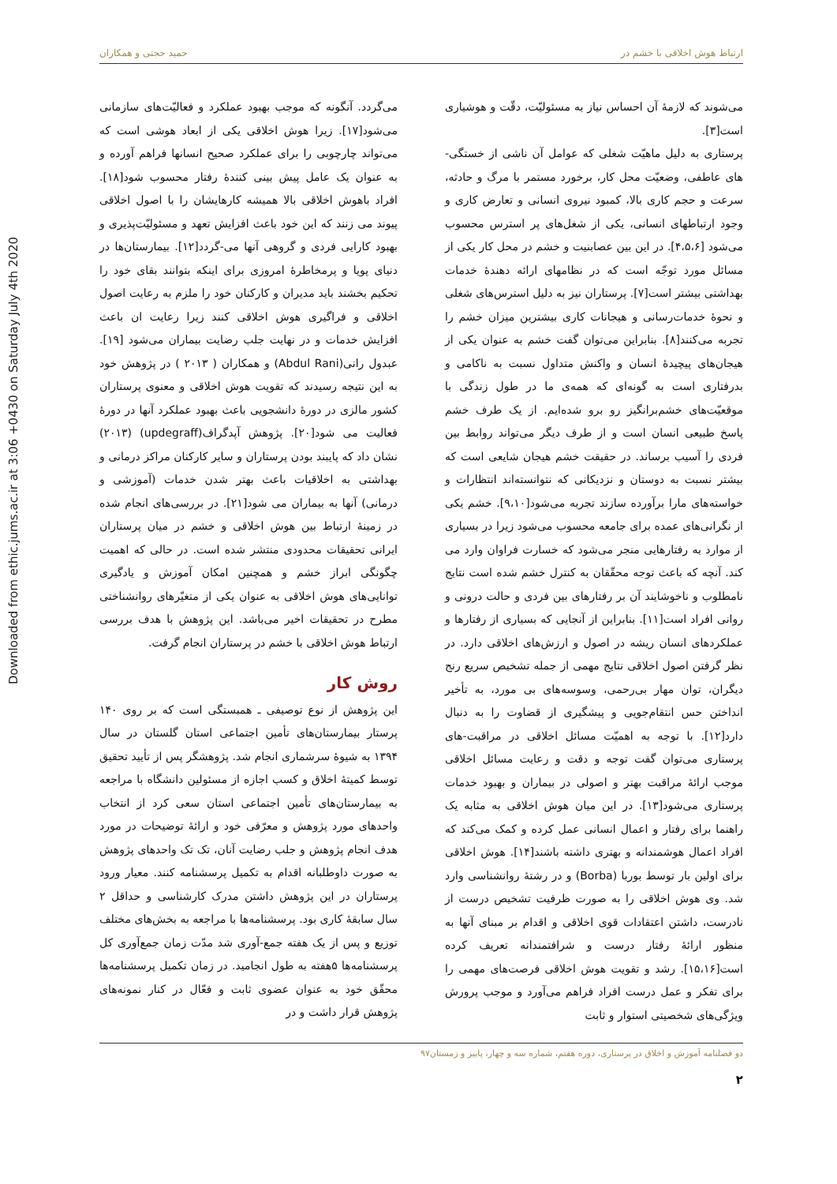Downloaded from ethic.jums.ac.ir at 3:06 +0430 on Saturday July 4th 2020
ارتباط هوش اخلاقی با خشم در حمید حجتی و همکاران
می‌شوند که لازمهٔ آن احساس نیاز به مسئولیّت، دقّت و هوشیاری است[۳].
پرستاری به دلیل ماهیّت شغلی که عوامل آن ناشی از خستگی-های عاطفی، وضعیّت محل کار، برخورد مستمر با مرگ و حادثه، سرعت و حجم کاری بالا، کمبود نیروی انسانی و تعارض کاری و وجود ارتباطهای انسانی، یکی از شغل‌های پر استرس محسوب می‌شود [۴،۵،۶]. در این بین عصابنیت و خشم در محل کار یکی از مسائل مورد توجّه است که در نظامهای ارائه دهندهٔ خدمات بهداشتی بیشتر است[۷]. پرستاران نیز به دلیل استرس‌های شغلی و نحوهٔ خدمات‌رسانی و هیجانات کاری بیشترین میزان خشم را تجربه می‌کنند[۸]. بنابراین می‌توان گفت خشم به عنوان یکی از هیجان‌های پیچیدهٔ انسان و واکنش متداول نسبت به ناکامی و بدرفتاری است به گونه‌ای که همه‌ی ما در طول زندگی با موقعیّت‌های خشم‌برانگیز رو برو شده‌ایم. از یک طرف خشم پاسخ طبیعی انسان است و از طرف دیگر می‌تواند روابط بین فردی را آسیب برساند. در حقیقت خشم هیجان شایعی است که بیشتر نسبت به دوستان و نزدیکانی که نتوانسته‌اند انتظارات و خواسته‌های مارا برآورده سازند تجربه می‌شود[۹،۱۰]. خشم یکی از نگرانی‌های عمده برای جامعه محسوب می‌شود زیرا در بسیاری از موارد به رفتارهایی منجر می‌شود که خسارت فراوان وارد می کند. آنچه که باعث توجه محقّقان به کنترل خشم شده است نتایج نامطلوب و ناخوشایند آن بر رفتارهای بین فردی و حالت درونی و روانی افراد است[۱۱]. بنابراین از آنجایی که بسیاری از رفتارها و عملکردهای انسان ریشه در اصول و ارزش‌های اخلاقی دارد. در نظر گرفتن اصول اخلاقی نتایج مهمی از جمله تشخیص سریع رنج دیگران، توان مهار بی‌رحمی، وسوسه‌های بی مورد، به تأخیر انداختن حس انتقام‌جویی و پیشگیری از قضاوت را به دنبال دارد[۱۲]. با توجه به اهمیّت مسائل اخلاقی در مراقبت-های پرستاری می‌توان گفت توجه و دقت و رعایت مسائل اخلاقی موجب ارائهٔ مراقبت بهتر و اصولی در بیماران و بهبود خدمات پرستاری می‌شود[۱۳]. در این میان هوش اخلاقی به مثابه یک راهنما برای رفتار و اعمال انسانی عمل کرده و کمک می‌کند که افراد اعمال هوشمندانه و بهتری داشته باشند[۱۴]. هوش اخلاقی برای اولین بار توسط بوربا (Borba) و در رشتهٔ روانشناسی وارد شد. وی هوش اخلاقی را به صورت ظرفیت تشخیص درست از نادرست، داشتن اعتقادات قوی اخلاقی و اقدام بر مبنای آنها به منظور ارائهٔ رفتار درست و شرافتمندانه تعریف کرده است[۱۵،۱۶]. رشد و تقویت هوش اخلاقی فرصت‌های مهمی را برای تفکر و عمل درست افراد فراهم می‌آورد و موجب پرورش ویژگی‌های شخصیتی استوار و ثابت
می‌گردد. آنگونه که موجب بهبود عملکرد و فعالیّت‌های سازمانی می‌شود[۱۷]. زیرا هوش اخلاقی یکی از ابعاد هوشی است که می‌تواند چارچوبی را برای عملکرد صحیح انسانها فراهم آورده و به عنوان یک عامل پیش بینی کنندهٔ رفتار محسوب شود[۱۸]. افراد باهوش اخلاقی بالا همیشه کارهایشان را با اصول اخلاقی پیوند می زنند که این خود باعث افزایش تعهد و مسئولیّت‌پذیری و بهبود کارایی فردی و گروهی آنها می-گردد[۱۲]. بیمارستان‌ها در دنیای پویا و پرمخاطرهٔ امروزی برای اینکه بتوانند بقای خود را تحکیم بخشند باید مدیران و کارکنان خود را ملزم به رعایت اصول اخلاقی و فراگیری هوش اخلاقی کنند زیرا رعایت ان باعث افزایش خدمات و در نهایت جلب رضایت بیماران می‌شود [۱۹]. عبدول رانی(Abdul Rani) و همکاران ( ۲۰۱۳ ) در پژوهش خود به این نتیجه رسیدند که تقویت هوش اخلاقی و معنوی پرستاران کشور مالزی در دورهٔ دانشجویی باعث بهبود عملکرد آنها در دورهٔ فعالیت می شود[۲۰]. پژوهش آپدگراف(updegraff) (۲۰۱۳) نشان داد که پایبند بودن پرستاران و سایر کارکنان مراکز درمانی و بهداشتی به اخلاقیات باعث بهتر شدن خدمات (آموزشی و درمانی) آنها به بیماران می شود[۲۱]. در بررسی‌های انجام شده در زمینهٔ ارتباط بین هوش اخلاقی و خشم در میان پرستاران ایرانی تحقیقات محدودی منتشر شده است. در حالی که اهمیت چگونگی ابراز خشم و همچنین امکان آموزش و یادگیری توانایی‌های هوش اخلاقی به عنوان یکی از متغیّرهای روانشناختی مطرح در تحقیقات اخیر می‌باشد. این پژوهش با هدف بررسی ارتباط هوش اخلاقی با خشم در پرستاران انجام گرفت.
روش کار
این پژوهش از نوع توصیفی ـ همبستگی است که بر روی ۱۴۰ پرستار بیمارستان‌های تأمین اجتماعی استان گلستان در سال ۱۳۹۴ به شیوهٔ سرشماری انجام شد. پژوهشگر پس از تأیید تحقیق توسط کمیتهٔ اخلاق و کسب اجازه از مسئولین دانشگاه با مراجعه به بیمارستان‌های تأمین اجتماعی استان سعی کرد از انتخاب واحدهای مورد پژوهش و معرّفی خود و ارائهٔ توضیحات در مورد هدف انجام پژوهش و جلب رضایت آنان، تک تک واحدهای پژوهش به صورت داوطلبانه اقدام به تکمیل پرسشنامه کنند. معیار ورود پرستاران در این پژوهش داشتن مدرک کارشناسی و حداقل ۲ سال سابقهٔ کاری بود. پرسشنامه‌ها با مراجعه به بخش‌های مختلف توزیع و پس از یک هفته جمع-آوری شد مدّت زمان جمع‌آوری کل پرسشنامه‌ها ۵هفته به طول انجامید. در زمان تکمیل پرسشنامه‌ها محقّق خود به عنوان عضوی ثابت و فعّال در کنار نمونه‌های پژوهش قرار داشت و در
دو فصلنامه آموزش و اخلاق در پرستاری، دوره هفتم، شماره سه و چهار، پاییز و زمستان۹۷
۲